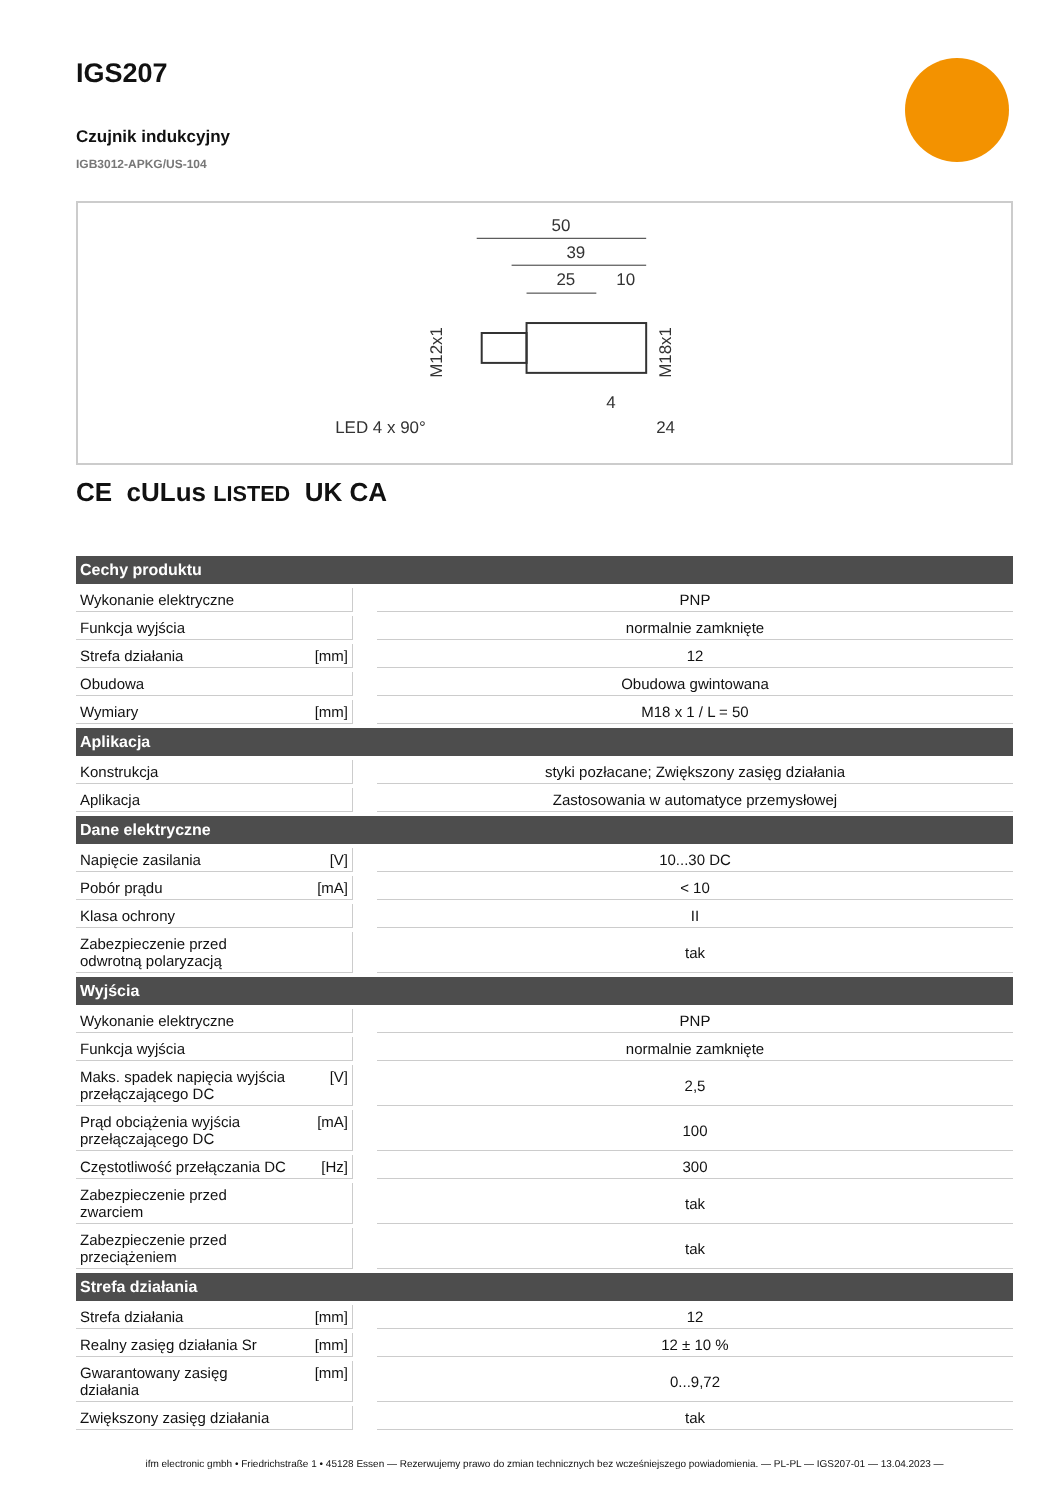IGS207
Czujnik indukcyjny
IGB3012-APKG/US-104
50
39
25
10
LED 4 x 90°
24
4
M12x1
M18x1
CE cULus LISTED UK CA
| Cechy produktu | | | |
| --- | --- | --- | --- |
| Wykonanie elektryczne | | | PNP |
| Funkcja wyjścia | | | normalnie zamknięte |
| Strefa działania | [mm] | | 12 |
| Obudowa | | | Obudowa gwintowana |
| Wymiary | [mm] | | M18 x 1 / L = 50 |
| Aplikacja | | | |
| Konstrukcja | | | styki pozłacane; Zwiększony zasięg działania |
| Aplikacja | | | Zastosowania w automatyce przemysłowej |
| Dane elektryczne | | | |
| Napięcie zasilania | [V] | | 10...30 DC |
| Pobór prądu | [mA] | | < 10 |
| Klasa ochrony | | | II |
| Zabezpieczenie przed odwrotną polaryzacją | | | tak |
| Wyjścia | | | |
| Wykonanie elektryczne | | | PNP |
| Funkcja wyjścia | | | normalnie zamknięte |
| Maks. spadek napięcia wyjścia przełączającego DC | [V] | | 2,5 |
| Prąd obciążenia wyjścia przełączającego DC | [mA] | | 100 |
| Częstotliwość przełączania DC | [Hz] | | 300 |
| Zabezpieczenie przed zwarciem | | | tak |
| Zabezpieczenie przed przeciążeniem | | | tak |
| Strefa działania | | | |
| Strefa działania | [mm] | | 12 |
| Realny zasięg działania Sr | [mm] | | 12 ± 10 % |
| Gwarantowany zasięg działania | [mm] | | 0...9,72 |
| Zwiększony zasięg działania | | | tak |
ifm electronic gmbh • Friedrichstraße 1 • 45128 Essen — Rezerwujemy prawo do zmian technicznych bez wcześniejszego powiadomienia. — PL-PL — IGS207-01 — 13.04.2023 —